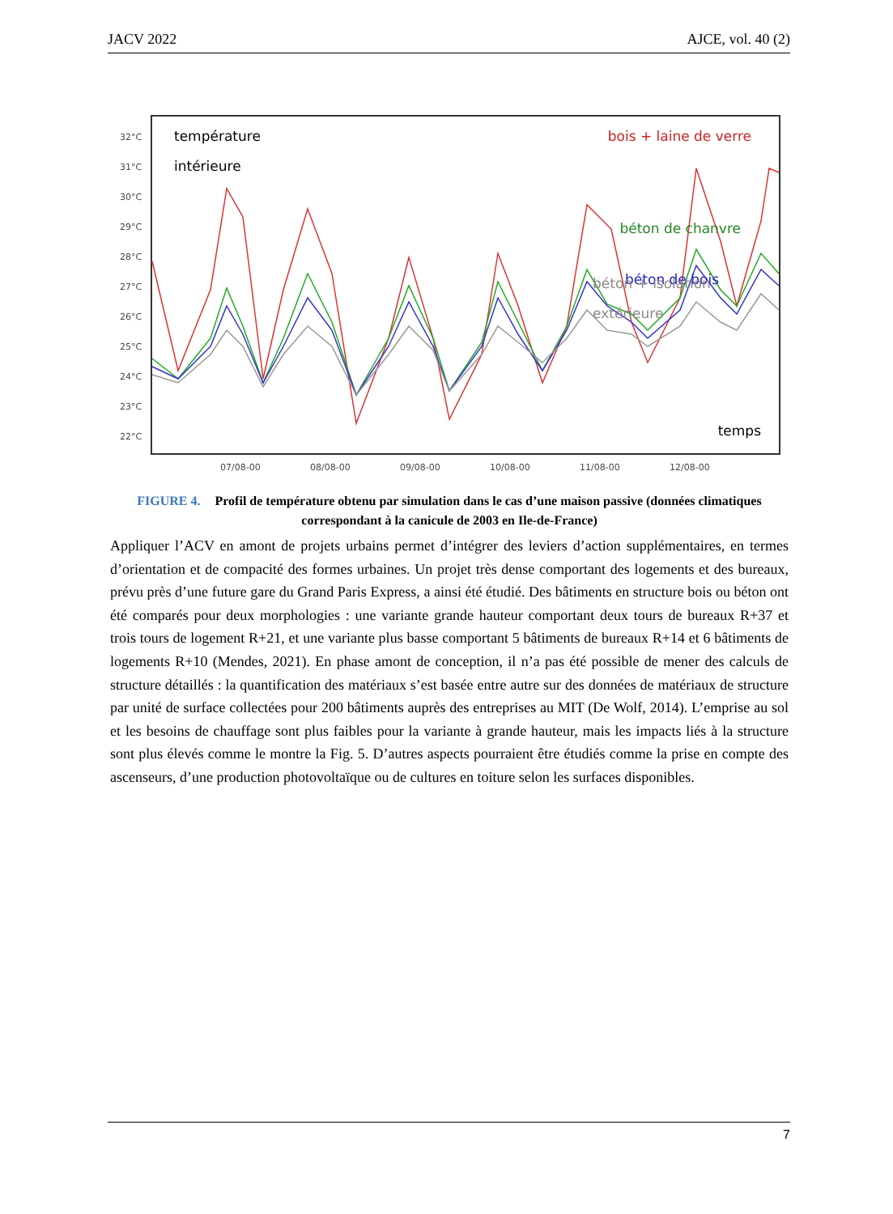JACV 2022 AJCE, vol. 40 (2)
32°C
31°C
30°C
29°C
28°C
27°C
26°C
25°C
24°C
23°C
22°C
07/08-00
08/08-00
09/08-00
10/08-00
11/08-00
12/08-00
température
intérieure
bois + laine de verre
béton de chanvre
béton de bois
béton + isolation
extérieure
temps
FIGURE 4. Profil de température obtenu par simulation dans le cas d’une maison passive (données climatiques correspondant à la canicule de 2003 en Ile-de-France)
Appliquer l’ACV en amont de projets urbains permet d’intégrer des leviers d’action supplémentaires, en termes d’orientation et de compacité des formes urbaines. Un projet très dense comportant des logements et des bureaux, prévu près d’une future gare du Grand Paris Express, a ainsi été étudié. Des bâtiments en structure bois ou béton ont été comparés pour deux morphologies : une variante grande hauteur comportant deux tours de bureaux R+37 et trois tours de logement R+21, et une variante plus basse comportant 5 bâtiments de bureaux R+14 et 6 bâtiments de logements R+10 (Mendes, 2021). En phase amont de conception, il n’a pas été possible de mener des calculs de structure détaillés : la quantification des matériaux s’est basée entre autre sur des données de matériaux de structure par unité de surface collectées pour 200 bâtiments auprès des entreprises au MIT (De Wolf, 2014). L’emprise au sol et les besoins de chauffage sont plus faibles pour la variante à grande hauteur, mais les impacts liés à la structure sont plus élevés comme le montre la Fig. 5. D’autres aspects pourraient être étudiés comme la prise en compte des ascenseurs, d’une production photovoltaïque ou de cultures en toiture selon les surfaces disponibles.
7